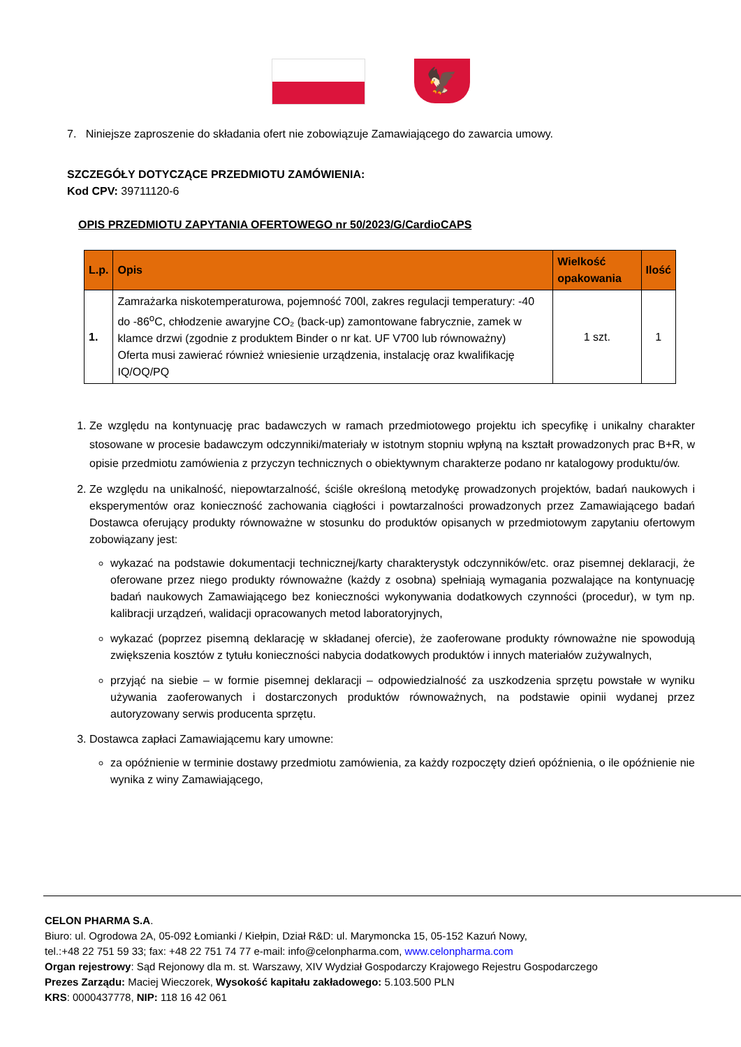🦅
7. Niniejsze zaproszenie do składania ofert nie zobowiązuje Zamawiającego do zawarcia umowy.
SZCZEGÓŁY DOTYCZĄCE PRZEDMIOTU ZAMÓWIENIA:
Kod CPV: 39711120-6
OPIS PRZEDMIOTU ZAPYTANIA OFERTOWEGO nr 50/2023/G/CardioCAPS
| L.p. | Opis | Wielkość opakowania | Ilość |
| --- | --- | --- | --- |
| 1. | Zamrażarka niskotemperaturowa, pojemność 700l, zakres regulacji temperatury: -40 do -86<sup>o</sup>C, chłodzenie awaryjne CO₂ (back-up) zamontowane fabrycznie, zamek w klamce drzwi (zgodnie z produktem Binder o nr kat. UF V700 lub równoważny) Oferta musi zawierać również wniesienie urządzenia, instalację oraz kwalifikację IQ/OQ/PQ | 1 szt. | 1 |
1. Ze względu na kontynuację prac badawczych w ramach przedmiotowego projektu ich specyfikę i unikalny charakter stosowane w procesie badawczym odczynniki/materiały w istotnym stopniu wpłyną na kształt prowadzonych prac B+R, w opisie przedmiotu zamówienia z przyczyn technicznych o obiektywnym charakterze podano nr katalogowy produktu/ów.
2. Ze względu na unikalność, niepowtarzalność, ściśle określoną metodykę prowadzonych projektów, badań naukowych i eksperymentów oraz konieczność zachowania ciągłości i powtarzalności prowadzonych przez Zamawiającego badań Dostawca oferujący produkty równoważne w stosunku do produktów opisanych w przedmiotowym zapytaniu ofertowym zobowiązany jest:
wykazać na podstawie dokumentacji technicznej/karty charakterystyk odczynników/etc. oraz pisemnej deklaracji, że oferowane przez niego produkty równoważne (każdy z osobna) spełniają wymagania pozwalające na kontynuację badań naukowych Zamawiającego bez konieczności wykonywania dodatkowych czynności (procedur), w tym np. kalibracji urządzeń, walidacji opracowanych metod laboratoryjnych,
wykazać (poprzez pisemną deklarację w składanej ofercie), że zaoferowane produkty równoważne nie spowodują zwiększenia kosztów z tytułu konieczności nabycia dodatkowych produktów i innych materiałów zużywalnych,
przyjąć na siebie – w formie pisemnej deklaracji – odpowiedzialność za uszkodzenia sprzętu powstałe w wyniku używania zaoferowanych i dostarczonych produktów równoważnych, na podstawie opinii wydanej przez autoryzowany serwis producenta sprzętu.
3. Dostawca zapłaci Zamawiającemu kary umowne:
za opóźnienie w terminie dostawy przedmiotu zamówienia, za każdy rozpoczęty dzień opóźnienia, o ile opóźnienie nie wynika z winy Zamawiającego,
CELON PHARMA S.A.
Biuro: ul. Ogrodowa 2A, 05-092 Łomianki / Kiełpin, Dział R&D: ul. Marymoncka 15, 05-152 Kazuń Nowy,
tel.:+48 22 751 59 33; fax: +48 22 751 74 77 e-mail: info@celonpharma.com, www.celonpharma.com
Organ rejestrowy: Sąd Rejonowy dla m. st. Warszawy, XIV Wydział Gospodarczy Krajowego Rejestru Gospodarczego
Prezes Zarządu: Maciej Wieczorek, Wysokość kapitału zakładowego: 5.103.500 PLN
KRS: 0000437778, NIP: 118 16 42 061